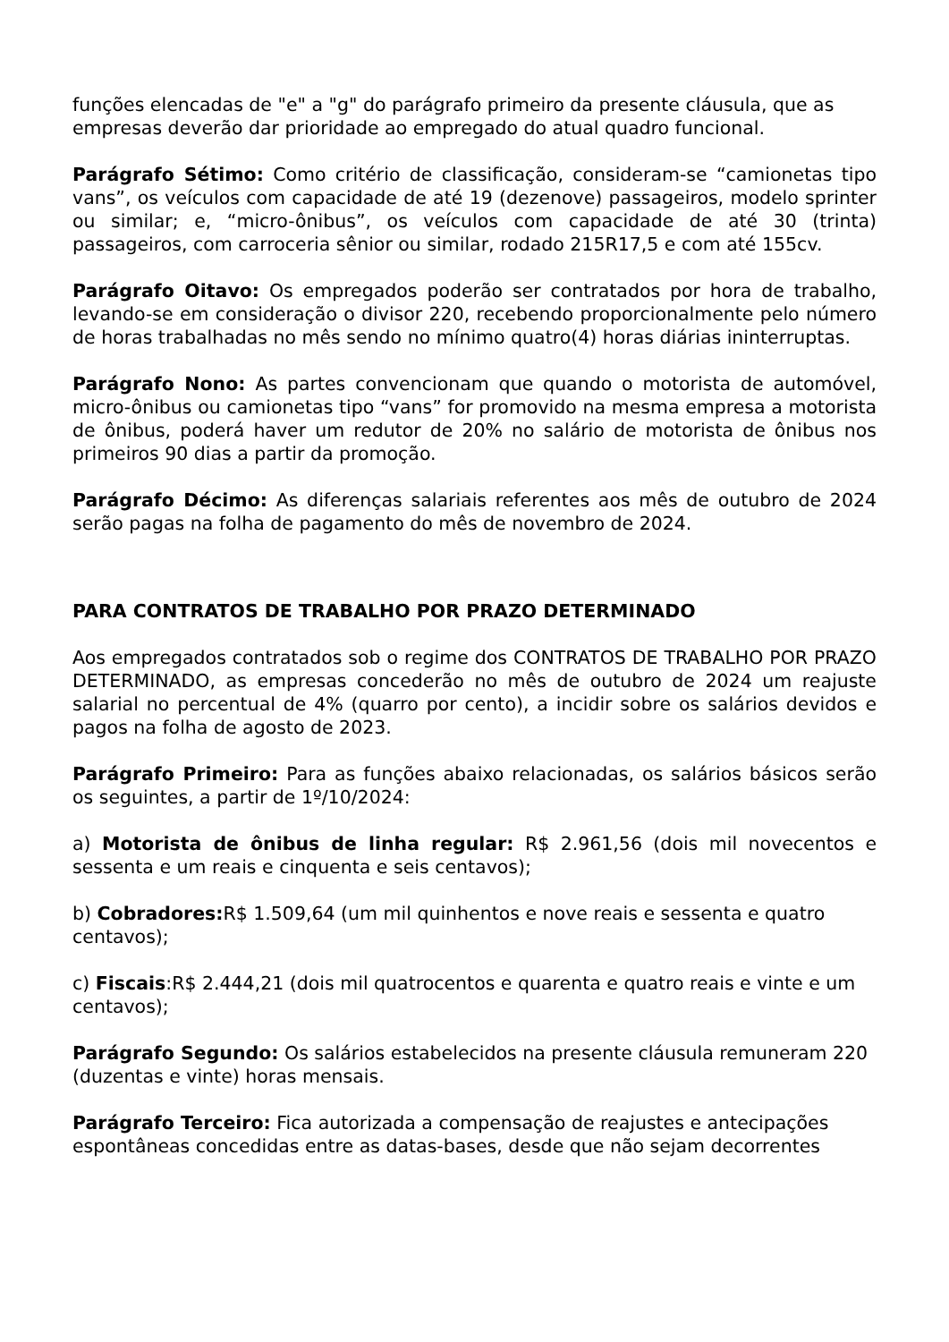funções elencadas de "e" a "g" do parágrafo primeiro da presente cláusula, que as empresas deverão dar prioridade ao empregado do atual quadro funcional.
Parágrafo Sétimo: Como critério de classificação, consideram-se “camionetas tipo vans”, os veículos com capacidade de até 19 (dezenove) passageiros, modelo sprinter ou similar; e, “micro-ônibus”, os veículos com capacidade de até 30 (trinta) passageiros, com carroceria sênior ou similar, rodado 215R17,5 e com até 155cv.
Parágrafo Oitavo: Os empregados poderão ser contratados por hora de trabalho, levando-se em consideração o divisor 220, recebendo proporcionalmente pelo número de horas trabalhadas no mês sendo no mínimo quatro(4) horas diárias ininterruptas.
Parágrafo Nono: As partes convencionam que quando o motorista de automóvel, micro-ônibus ou camionetas tipo “vans” for promovido na mesma empresa a motorista de ônibus, poderá haver um redutor de 20% no salário de motorista de ônibus nos primeiros 90 dias a partir da promoção.
Parágrafo Décimo: As diferenças salariais referentes aos mês de outubro de 2024 serão pagas na folha de pagamento do mês de novembro de 2024.
PARA CONTRATOS DE TRABALHO POR PRAZO DETERMINADO
Aos empregados contratados sob o regime dos CONTRATOS DE TRABALHO POR PRAZO DETERMINADO, as empresas concederão no mês de outubro de 2024 um reajuste salarial no percentual de 4% (quarro por cento), a incidir sobre os salários devidos e pagos na folha de agosto de 2023.
Parágrafo Primeiro: Para as funções abaixo relacionadas, os salários básicos serão os seguintes, a partir de 1º/10/2024:
a) Motorista de ônibus de linha regular: R$ 2.961,56 (dois mil novecentos e sessenta e um reais e cinquenta e seis centavos);
b) Cobradores: R$ 1.509,64 (um mil quinhentos e nove reais e sessenta e quatro centavos);
c) Fiscais:R$ 2.444,21 (dois mil quatrocentos e quarenta e quatro reais e vinte e um centavos);
Parágrafo Segundo: Os salários estabelecidos na presente cláusula remuneram 220 (duzentas e vinte) horas mensais.
Parágrafo Terceiro: Fica autorizada a compensação de reajustes e antecipações espontâneas concedidas entre as datas-bases, desde que não sejam decorrentes